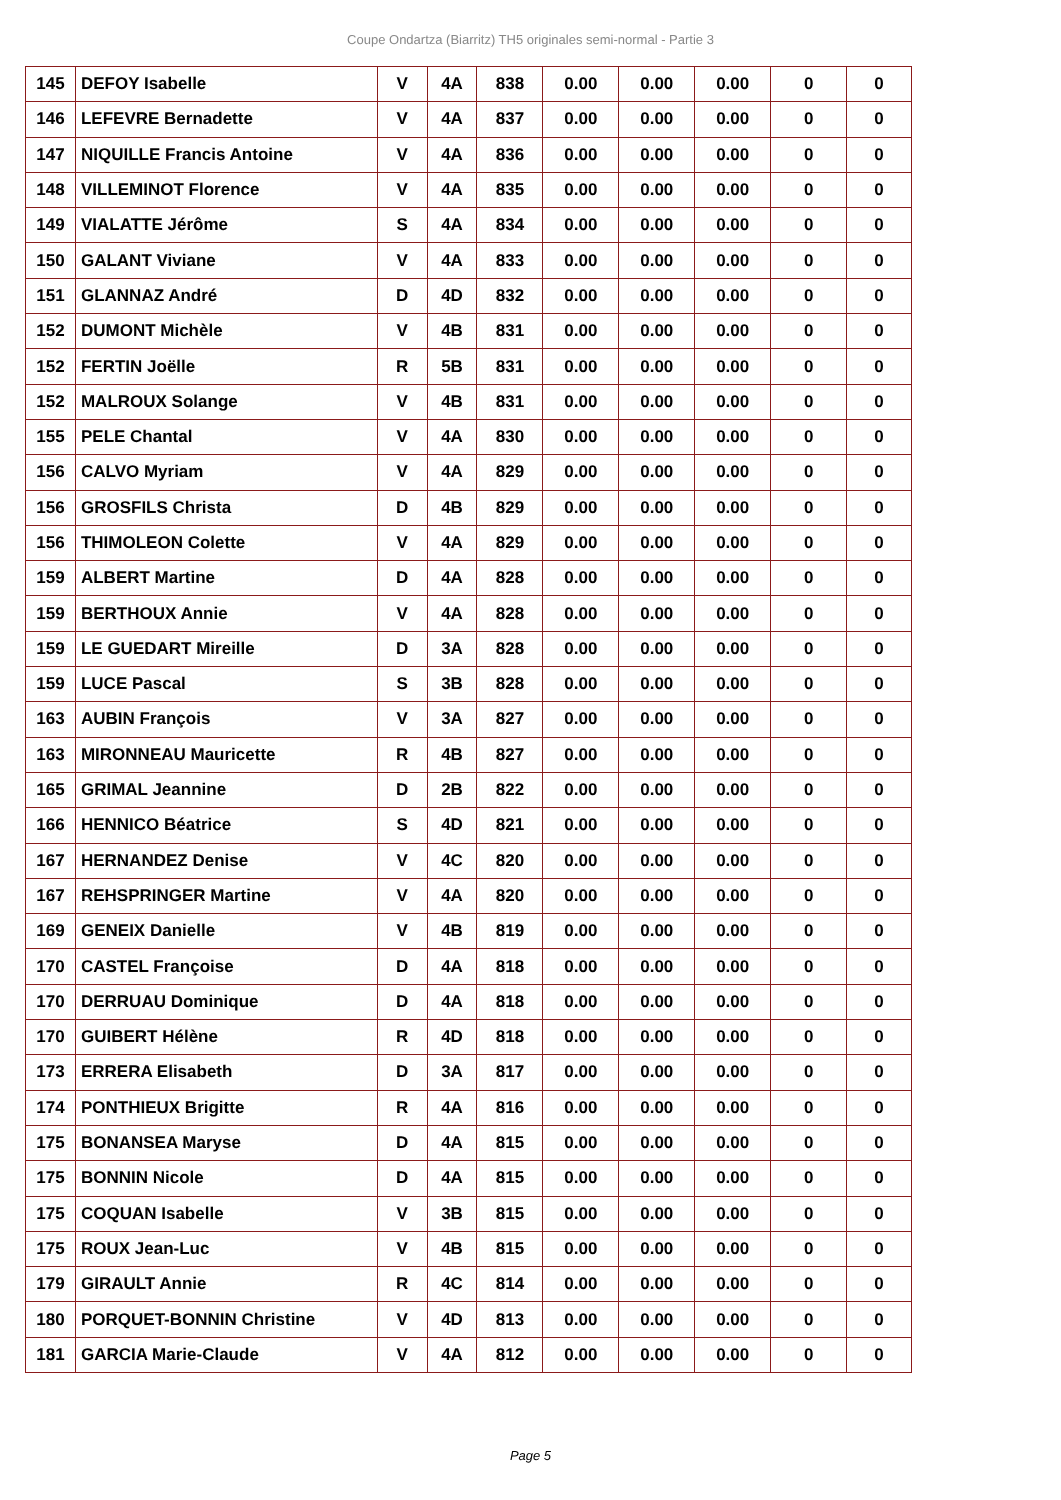Coupe Ondartza (Biarritz) TH5 originales semi-normal - Partie 3
| 145 | DEFOY Isabelle | V | 4A | 838 | 0.00 | 0.00 | 0.00 | 0 | 0 |
| 146 | LEFEVRE Bernadette | V | 4A | 837 | 0.00 | 0.00 | 0.00 | 0 | 0 |
| 147 | NIQUILLE Francis Antoine | V | 4A | 836 | 0.00 | 0.00 | 0.00 | 0 | 0 |
| 148 | VILLEMINOT Florence | V | 4A | 835 | 0.00 | 0.00 | 0.00 | 0 | 0 |
| 149 | VIALATTE Jérôme | S | 4A | 834 | 0.00 | 0.00 | 0.00 | 0 | 0 |
| 150 | GALANT Viviane | V | 4A | 833 | 0.00 | 0.00 | 0.00 | 0 | 0 |
| 151 | GLANNAZ André | D | 4D | 832 | 0.00 | 0.00 | 0.00 | 0 | 0 |
| 152 | DUMONT Michèle | V | 4B | 831 | 0.00 | 0.00 | 0.00 | 0 | 0 |
| 152 | FERTIN Joëlle | R | 5B | 831 | 0.00 | 0.00 | 0.00 | 0 | 0 |
| 152 | MALROUX Solange | V | 4B | 831 | 0.00 | 0.00 | 0.00 | 0 | 0 |
| 155 | PELE Chantal | V | 4A | 830 | 0.00 | 0.00 | 0.00 | 0 | 0 |
| 156 | CALVO Myriam | V | 4A | 829 | 0.00 | 0.00 | 0.00 | 0 | 0 |
| 156 | GROSFILS Christa | D | 4B | 829 | 0.00 | 0.00 | 0.00 | 0 | 0 |
| 156 | THIMOLEON Colette | V | 4A | 829 | 0.00 | 0.00 | 0.00 | 0 | 0 |
| 159 | ALBERT Martine | D | 4A | 828 | 0.00 | 0.00 | 0.00 | 0 | 0 |
| 159 | BERTHOUX Annie | V | 4A | 828 | 0.00 | 0.00 | 0.00 | 0 | 0 |
| 159 | LE GUEDART Mireille | D | 3A | 828 | 0.00 | 0.00 | 0.00 | 0 | 0 |
| 159 | LUCE Pascal | S | 3B | 828 | 0.00 | 0.00 | 0.00 | 0 | 0 |
| 163 | AUBIN François | V | 3A | 827 | 0.00 | 0.00 | 0.00 | 0 | 0 |
| 163 | MIRONNEAU Mauricette | R | 4B | 827 | 0.00 | 0.00 | 0.00 | 0 | 0 |
| 165 | GRIMAL Jeannine | D | 2B | 822 | 0.00 | 0.00 | 0.00 | 0 | 0 |
| 166 | HENNICO Béatrice | S | 4D | 821 | 0.00 | 0.00 | 0.00 | 0 | 0 |
| 167 | HERNANDEZ Denise | V | 4C | 820 | 0.00 | 0.00 | 0.00 | 0 | 0 |
| 167 | REHSPRINGER Martine | V | 4A | 820 | 0.00 | 0.00 | 0.00 | 0 | 0 |
| 169 | GENEIX Danielle | V | 4B | 819 | 0.00 | 0.00 | 0.00 | 0 | 0 |
| 170 | CASTEL Françoise | D | 4A | 818 | 0.00 | 0.00 | 0.00 | 0 | 0 |
| 170 | DERRUAU Dominique | D | 4A | 818 | 0.00 | 0.00 | 0.00 | 0 | 0 |
| 170 | GUIBERT Hélène | R | 4D | 818 | 0.00 | 0.00 | 0.00 | 0 | 0 |
| 173 | ERRERA Elisabeth | D | 3A | 817 | 0.00 | 0.00 | 0.00 | 0 | 0 |
| 174 | PONTHIEUX Brigitte | R | 4A | 816 | 0.00 | 0.00 | 0.00 | 0 | 0 |
| 175 | BONANSEA Maryse | D | 4A | 815 | 0.00 | 0.00 | 0.00 | 0 | 0 |
| 175 | BONNIN Nicole | D | 4A | 815 | 0.00 | 0.00 | 0.00 | 0 | 0 |
| 175 | COQUAN Isabelle | V | 3B | 815 | 0.00 | 0.00 | 0.00 | 0 | 0 |
| 175 | ROUX Jean-Luc | V | 4B | 815 | 0.00 | 0.00 | 0.00 | 0 | 0 |
| 179 | GIRAULT Annie | R | 4C | 814 | 0.00 | 0.00 | 0.00 | 0 | 0 |
| 180 | PORQUET-BONNIN Christine | V | 4D | 813 | 0.00 | 0.00 | 0.00 | 0 | 0 |
| 181 | GARCIA Marie-Claude | V | 4A | 812 | 0.00 | 0.00 | 0.00 | 0 | 0 |
Page 5